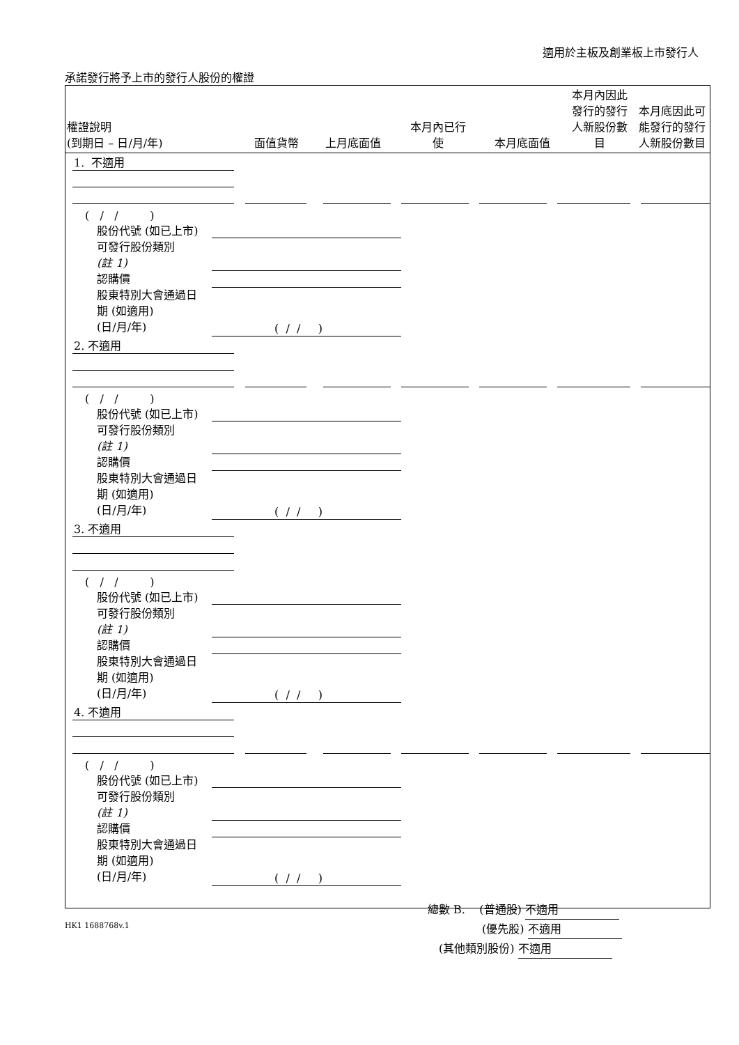適用於主板及創業板上市發行人
承諾發行將予上市的發行人股份的權證
| 權證說明 (到期日 – 日/月/年) | 面值貨幣 | 上月底面值 | 本月內已行 使 | 本月底面值 | 本月內因此發行的發行人新股份數目 | 本月底因此可能發行的發行人新股份數目 |
| --- | --- | --- | --- | --- | --- | --- |
1. 不適用
( / / )
股份代號 (如已上市)
可發行股份類別
(註 1)
認購價
股東特別大會通過日
期 (如適用)
(日/月/年)
( / / )
2. 不適用
( / / )
股份代號 (如已上市)
可發行股份類別
(註 1)
認購價
股東特別大會通過日
期 (如適用)
(日/月/年)
( / / )
3. 不適用
( / / )
股份代號 (如已上市)
可發行股份類別
(註 1)
認購價
股東特別大會通過日
期 (如適用)
(日/月/年)
( / / )
4. 不適用
( / / )
股份代號 (如已上市)
可發行股份類別
(註 1)
認購價
股東特別大會通過日
期 (如適用)
(日/月/年)
( / / )
總數 B. (普通股) 不適用
(優先股) 不適用
(其他類別股份) 不適用
HK1 1688768v.1